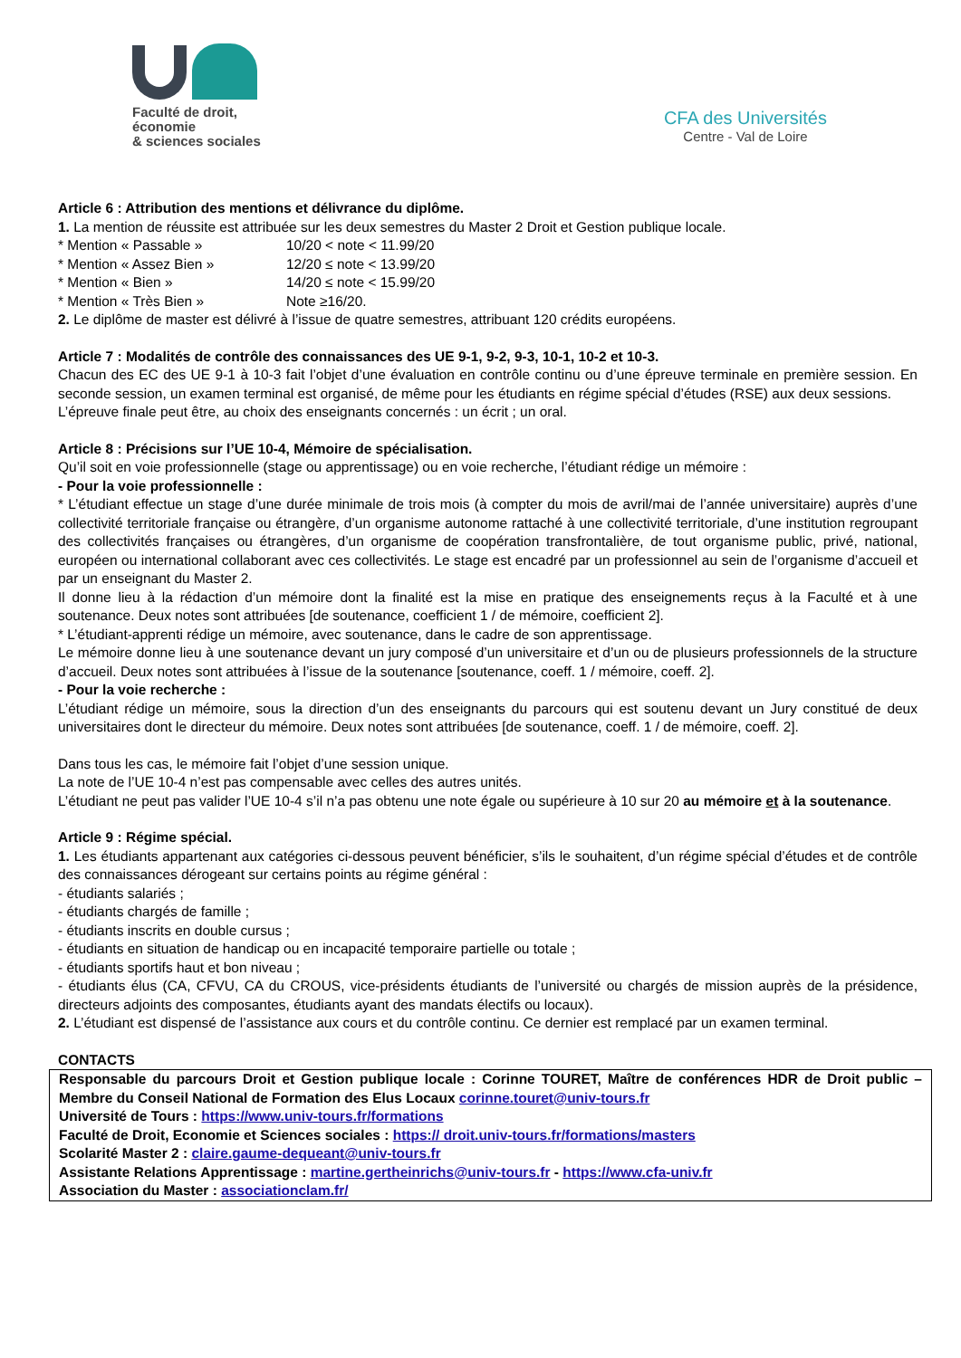Faculté de droit,
économie
& sciences sociales
CFA des Universités
Centre - Val de Loire
Article 6 : Attribution des mentions et délivrance du diplôme.
1. La mention de réussite est attribuée sur les deux semestres du Master 2 Droit et Gestion publique locale.
| * Mention « Passable » | 10/20 < note < 11.99/20 |
| * Mention « Assez Bien » | 12/20 ≤ note < 13.99/20 |
| * Mention « Bien » | 14/20 ≤ note < 15.99/20 |
| * Mention « Très Bien » | Note ≥16/20. |
2. Le diplôme de master est délivré à l’issue de quatre semestres, attribuant 120 crédits européens.
Article 7 : Modalités de contrôle des connaissances des UE 9-1, 9-2, 9-3, 10-1, 10-2 et 10-3.
Chacun des EC des UE 9-1 à 10-3 fait l’objet d’une évaluation en contrôle continu ou d’une épreuve terminale en première session. En seconde session, un examen terminal est organisé, de même pour les étudiants en régime spécial d’études (RSE) aux deux sessions.
L’épreuve finale peut être, au choix des enseignants concernés : un écrit ; un oral.
Article 8 : Précisions sur l’UE 10-4, Mémoire de spécialisation.
Qu’il soit en voie professionnelle (stage ou apprentissage) ou en voie recherche, l’étudiant rédige un mémoire :
- Pour la voie professionnelle :
* L’étudiant effectue un stage d’une durée minimale de trois mois (à compter du mois de avril/mai de l’année universitaire) auprès d’une collectivité territoriale française ou étrangère, d’un organisme autonome rattaché à une collectivité territoriale, d’une institution regroupant des collectivités françaises ou étrangères, d’un organisme de coopération transfrontalière, de tout organisme public, privé, national, européen ou international collaborant avec ces collectivités. Le stage est encadré par un professionnel au sein de l’organisme d’accueil et par un enseignant du Master 2.
Il donne lieu à la rédaction d’un mémoire dont la finalité est la mise en pratique des enseignements reçus à la Faculté et à une soutenance. Deux notes sont attribuées [de soutenance, coefficient 1 / de mémoire, coefficient 2].
* L’étudiant-apprenti rédige un mémoire, avec soutenance, dans le cadre de son apprentissage.
Le mémoire donne lieu à une soutenance devant un jury composé d’un universitaire et d’un ou de plusieurs professionnels de la structure d’accueil. Deux notes sont attribuées à l’issue de la soutenance [soutenance, coeff. 1 / mémoire, coeff. 2].
- Pour la voie recherche :
L’étudiant rédige un mémoire, sous la direction d’un des enseignants du parcours qui est soutenu devant un Jury constitué de deux universitaires dont le directeur du mémoire. Deux notes sont attribuées [de soutenance, coeff. 1 / de mémoire, coeff. 2].
Dans tous les cas, le mémoire fait l’objet d’une session unique.
La note de l’UE 10-4 n’est pas compensable avec celles des autres unités.
L’étudiant ne peut pas valider l’UE 10-4 s’il n’a pas obtenu une note égale ou supérieure à 10 sur 20 au mémoire et à la soutenance.
Article 9 : Régime spécial.
1. Les étudiants appartenant aux catégories ci-dessous peuvent bénéficier, s’ils le souhaitent, d’un régime spécial d’études et de contrôle des connaissances dérogeant sur certains points au régime général :
- étudiants salariés ;
- étudiants chargés de famille ;
- étudiants inscrits en double cursus ;
- étudiants en situation de handicap ou en incapacité temporaire partielle ou totale ;
- étudiants sportifs haut et bon niveau ;
- étudiants élus (CA, CFVU, CA du CROUS, vice-présidents étudiants de l’université ou chargés de mission auprès de la présidence, directeurs adjoints des composantes, étudiants ayant des mandats électifs ou locaux).
2. L’étudiant est dispensé de l’assistance aux cours et du contrôle continu. Ce dernier est remplacé par un examen terminal.
CONTACTS
Responsable du parcours Droit et Gestion publique locale : Corinne TOURET, Maître de conférences HDR de Droit public – Membre du Conseil National de Formation des Elus Locaux corinne.touret@univ-tours.fr
Université de Tours : https://www.univ-tours.fr/formations
Faculté de Droit, Economie et Sciences sociales : https:// droit.univ-tours.fr/formations/masters
Scolarité Master 2 : claire.gaume-dequeant@univ-tours.fr
Assistante Relations Apprentissage : martine.gertheinrichs@univ-tours.fr - https://www.cfa-univ.fr
Association du Master : associationclam.fr/